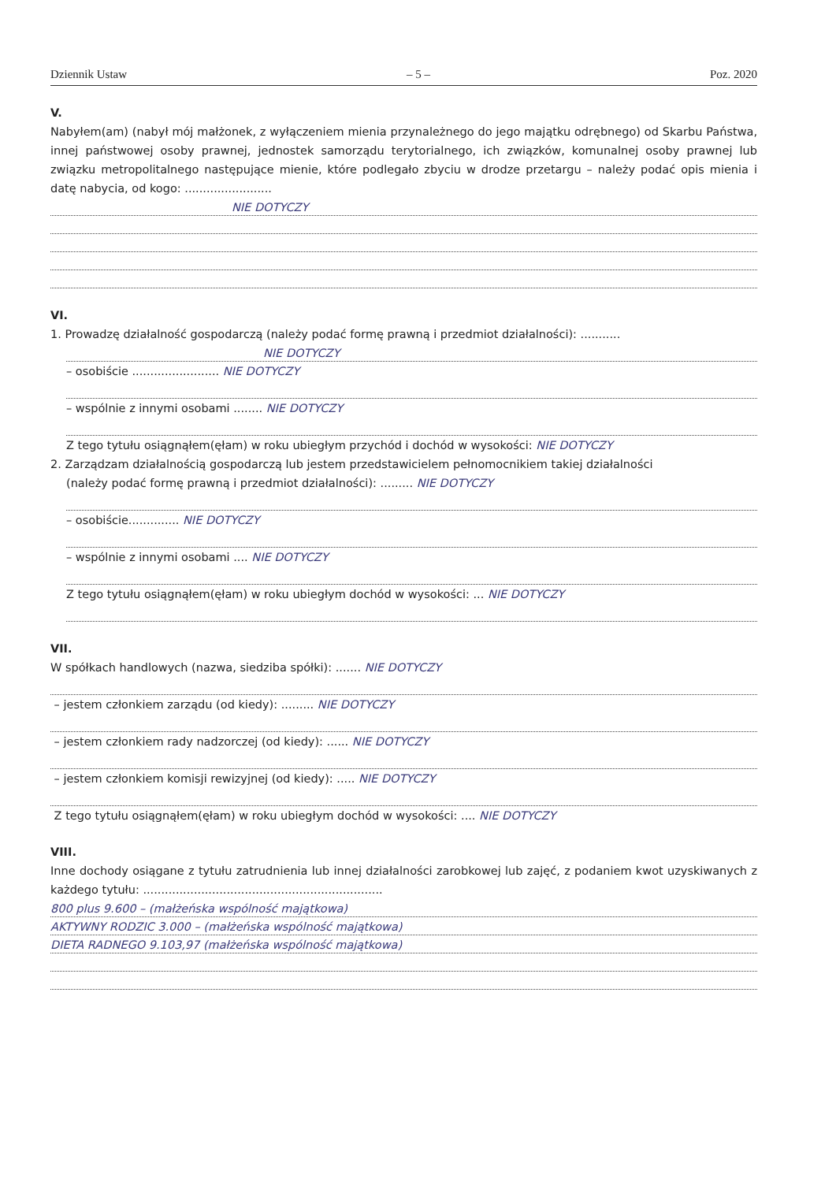Dziennik Ustaw – 5 – Poz. 2020
V.
Nabyłem(am) (nabył mój małżonek, z wyłączeniem mienia przynależnego do jego majątku odrębnego) od Skarbu Państwa, innej państwowej osoby prawnej, jednostek samorządu terytorialnego, ich związków, komunalnej osoby prawnej lub związku metropolitalnego następujące mienie, które podlegało zbyciu w drodze przetargu – należy podać opis mienia i datę nabycia, od kogo: ........................
NIE DOTYCZY
VI.
1. Prowadzę działalność gospodarczą (należy podać formę prawną i przedmiot działalności): ...........
NIE DOTYCZY
– osobiście ........................ NIE DOTYCZY
– wspólnie z innymi osobami ........ NIE DOTYCZY
Z tego tytułu osiągnąłem(ęłam) w roku ubiegłym przychód i dochód w wysokości: NIE DOTYCZY
2. Zarządzam działalnością gospodarczą lub jestem przedstawicielem pełnomocnikiem takiej działalności
(należy podać formę prawną i przedmiot działalności): ......... NIE DOTYCZY
– osobiście.............. NIE DOTYCZY
– wspólnie z innymi osobami .... NIE DOTYCZY
Z tego tytułu osiągnąłem(ęłam) w roku ubiegłym dochód w wysokości: ... NIE DOTYCZY
VII.
W spółkach handlowych (nazwa, siedziba spółki): ....... NIE DOTYCZY
– jestem członkiem zarządu (od kiedy): ......... NIE DOTYCZY
– jestem członkiem rady nadzorczej (od kiedy): ...... NIE DOTYCZY
– jestem członkiem komisji rewizyjnej (od kiedy): ..... NIE DOTYCZY
Z tego tytułu osiągnąłem(ęłam) w roku ubiegłym dochód w wysokości: .... NIE DOTYCZY
VIII.
Inne dochody osiągane z tytułu zatrudnienia lub innej działalności zarobkowej lub zajęć, z podaniem kwot uzyskiwanych z każdego tytułu: ..................................................................
800 plus 9.600 – (małżeńska wspólność majątkowa)
AKTYWNY RODZIC 3.000 – (małżeńska wspólność majątkowa)
DIETA RADNEGO 9.103,97 (małżeńska wspólność majątkowa)